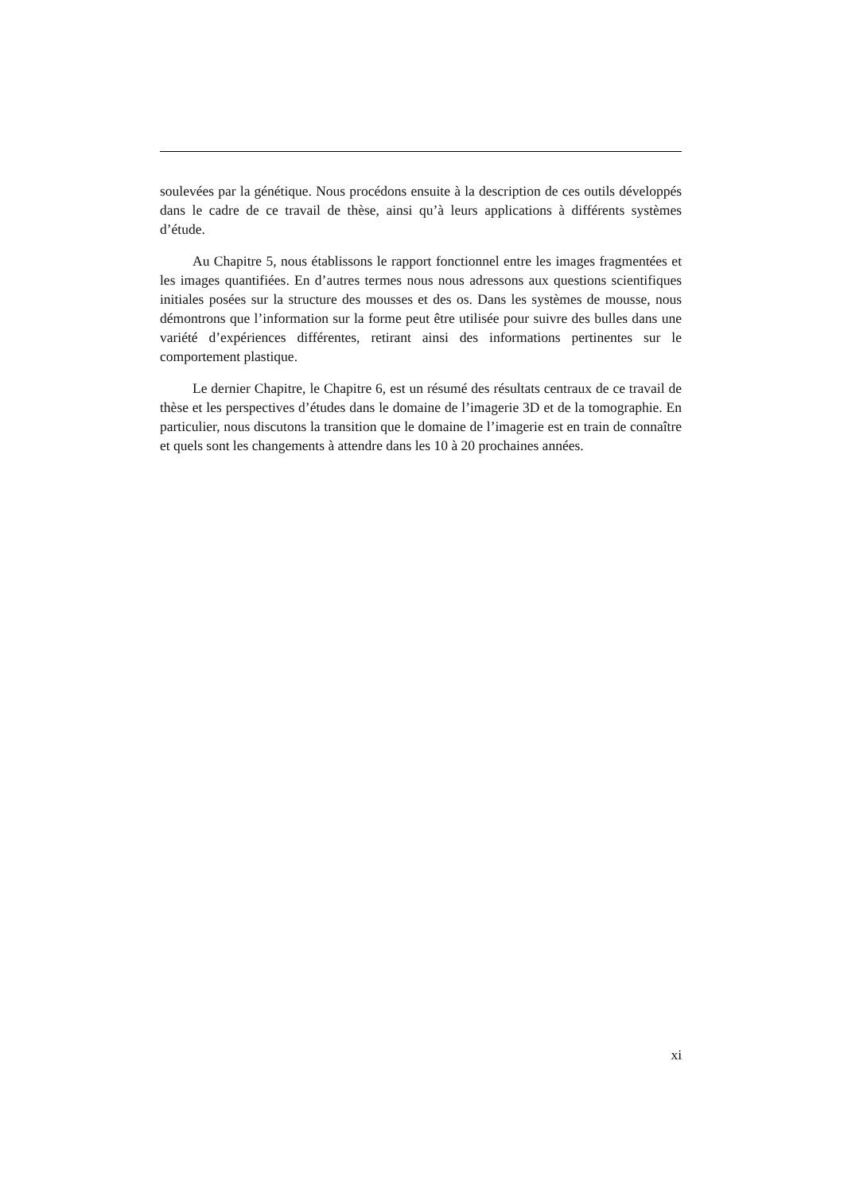soulevées par la génétique. Nous procédons ensuite à la description de ces outils développés dans le cadre de ce travail de thèse, ainsi qu’à leurs applications à différents systèmes d’étude.
Au Chapitre 5, nous établissons le rapport fonctionnel entre les images fragmentées et les images quantifiées. En d’autres termes nous nous adressons aux questions scientifiques initiales posées sur la structure des mousses et des os. Dans les systèmes de mousse, nous démontrons que l’information sur la forme peut être utilisée pour suivre des bulles dans une variété d’expériences différentes, retirant ainsi des informations pertinentes sur le comportement plastique.
Le dernier Chapitre, le Chapitre 6, est un résumé des résultats centraux de ce travail de thèse et les perspectives d’études dans le domaine de l’imagerie 3D et de la tomographie. En particulier, nous discutons la transition que le domaine de l’imagerie est en train de connaître et quels sont les changements à attendre dans les 10 à 20 prochaines années.
xi